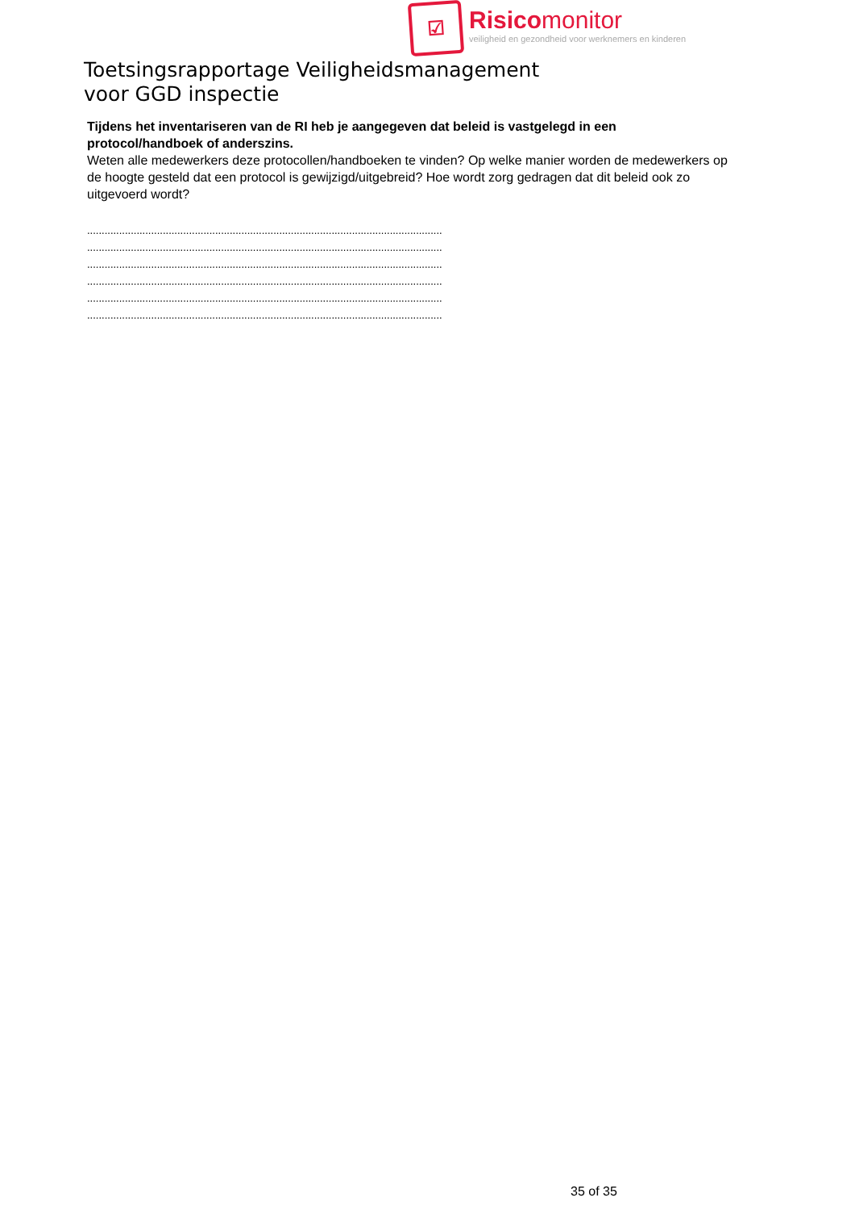☑
Risicomonitor
veiligheid en gezondheid voor werknemers en kinderen
Toetsingsrapportage Veiligheidsmanagement
voor GGD inspectie
Tijdens het inventariseren van de RI heb je aangegeven dat beleid is vastgelegd in een protocol/handboek of anderszins.
Weten alle medewerkers deze protocollen/handboeken te vinden? Op welke manier worden de medewerkers op de hoogte gesteld dat een protocol is gewijzigd/uitgebreid? Hoe wordt zorg gedragen dat dit beleid ook zo uitgevoerd wordt?
..........................................................................................................................
..........................................................................................................................
..........................................................................................................................
..........................................................................................................................
..........................................................................................................................
..........................................................................................................................
35 of 35